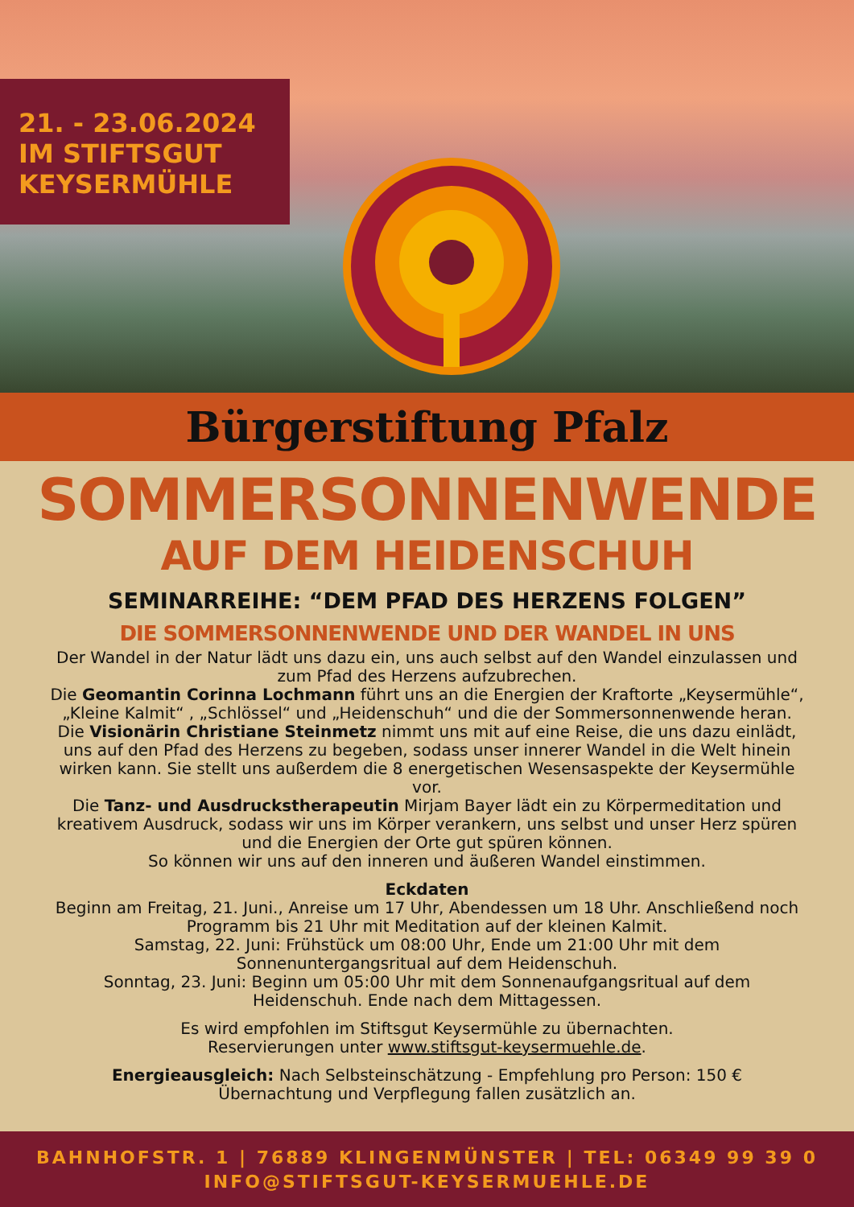21. - 23.06.2024
IM STIFTSGUT
KEYSERMÜHLE
Bürgerstiftung Pfalz
SOMMERSONNENWENDE
AUF DEM HEIDENSCHUH
SEMINARREIHE: “DEM PFAD DES HERZENS FOLGEN”
DIE SOMMERSONNENWENDE UND DER WANDEL IN UNS
Der Wandel in der Natur lädt uns dazu ein, uns auch selbst auf den Wandel einzulassen und zum Pfad des Herzens aufzubrechen.
Die Geomantin Corinna Lochmann führt uns an die Energien der Kraftorte „Keysermühle“, „Kleine Kalmit“ , „Schlössel“ und „Heidenschuh“ und die der Sommersonnenwende heran. Die Visionärin Christiane Steinmetz nimmt uns mit auf eine Reise, die uns dazu einlädt, uns auf den Pfad des Herzens zu begeben, sodass unser innerer Wandel in die Welt hinein wirken kann. Sie stellt uns außerdem die 8 energetischen Wesensaspekte der Keysermühle vor.
Die Tanz- und Ausdruckstherapeutin Mirjam Bayer lädt ein zu Körpermeditation und kreativem Ausdruck, sodass wir uns im Körper verankern, uns selbst und unser Herz spüren und die Energien der Orte gut spüren können.
So können wir uns auf den inneren und äußeren Wandel einstimmen.
Eckdaten
Beginn am Freitag, 21. Juni., Anreise um 17 Uhr, Abendessen um 18 Uhr. Anschließend noch Programm bis 21 Uhr mit Meditation auf der kleinen Kalmit.
Samstag, 22. Juni: Frühstück um 08:00 Uhr, Ende um 21:00 Uhr mit dem Sonnenuntergangsritual auf dem Heidenschuh.
Sonntag, 23. Juni: Beginn um 05:00 Uhr mit dem Sonnenaufgangsritual auf dem Heidenschuh. Ende nach dem Mittagessen.
Es wird empfohlen im Stiftsgut Keysermühle zu übernachten.
Reservierungen unter www.stiftsgut-keysermuehle.de.
Energieausgleich: Nach Selbsteinschätzung - Empfehlung pro Person: 150 €
Übernachtung und Verpflegung fallen zusätzlich an.
BAHNHOFSTR. 1 | 76889 KLINGENMÜNSTER | TEL: 06349 99 39 0
INFO@STIFTSGUT-KEYSERMUEHLE.DE